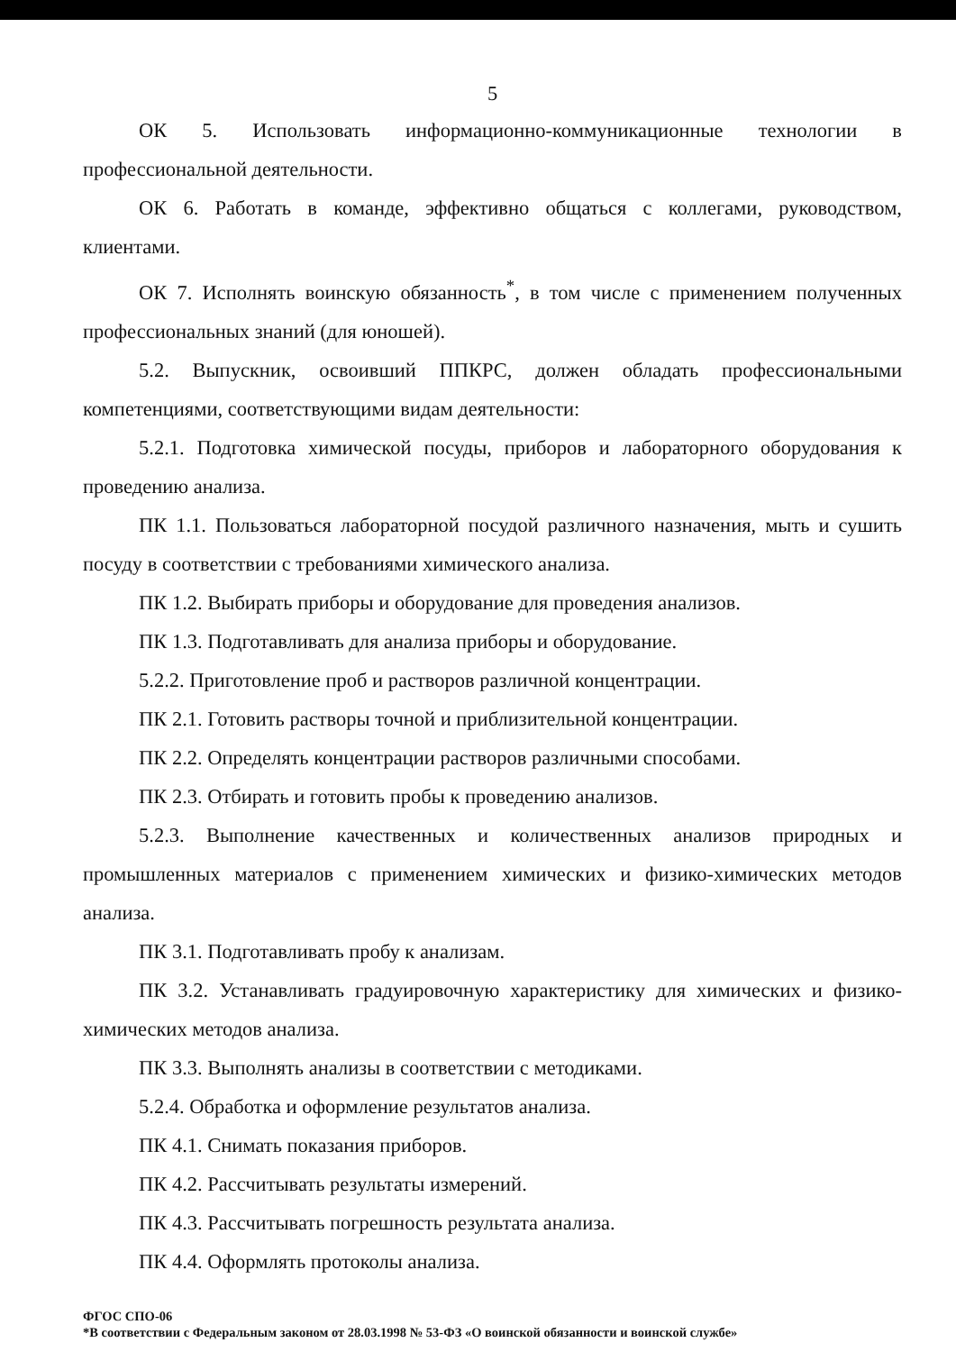5
ОК 5. Использовать информационно-коммуникационные технологии в профессиональной деятельности.
ОК 6. Работать в команде, эффективно общаться с коллегами, руководством, клиентами.
ОК 7. Исполнять воинскую обязанность<sup>*</sup>, в том числе с применением полученных профессиональных знаний (для юношей).
5.2. Выпускник, освоивший ППКРС, должен обладать профессиональными компетенциями, соответствующими видам деятельности:
5.2.1. Подготовка химической посуды, приборов и лабораторного оборудования к проведению анализа.
ПК 1.1. Пользоваться лабораторной посудой различного назначения, мыть и сушить посуду в соответствии с требованиями химического анализа.
ПК 1.2. Выбирать приборы и оборудование для проведения анализов.
ПК 1.3. Подготавливать для анализа приборы и оборудование.
5.2.2. Приготовление проб и растворов различной концентрации.
ПК 2.1. Готовить растворы точной и приблизительной концентрации.
ПК 2.2. Определять концентрации растворов различными способами.
ПК 2.3. Отбирать и готовить пробы к проведению анализов.
5.2.3. Выполнение качественных и количественных анализов природных и промышленных материалов с применением химических и физико-химических методов анализа.
ПК 3.1. Подготавливать пробу к анализам.
ПК 3.2. Устанавливать градуировочную характеристику для химических и физико-химических методов анализа.
ПК 3.3. Выполнять анализы в соответствии с методиками.
5.2.4. Обработка и оформление результатов анализа.
ПК 4.1. Снимать показания приборов.
ПК 4.2. Рассчитывать результаты измерений.
ПК 4.3. Рассчитывать погрешность результата анализа.
ПК 4.4. Оформлять протоколы анализа.
ФГОС СПО-06
*В соответствии с Федеральным законом от 28.03.1998 № 53-ФЗ «О воинской обязанности и воинской службе»